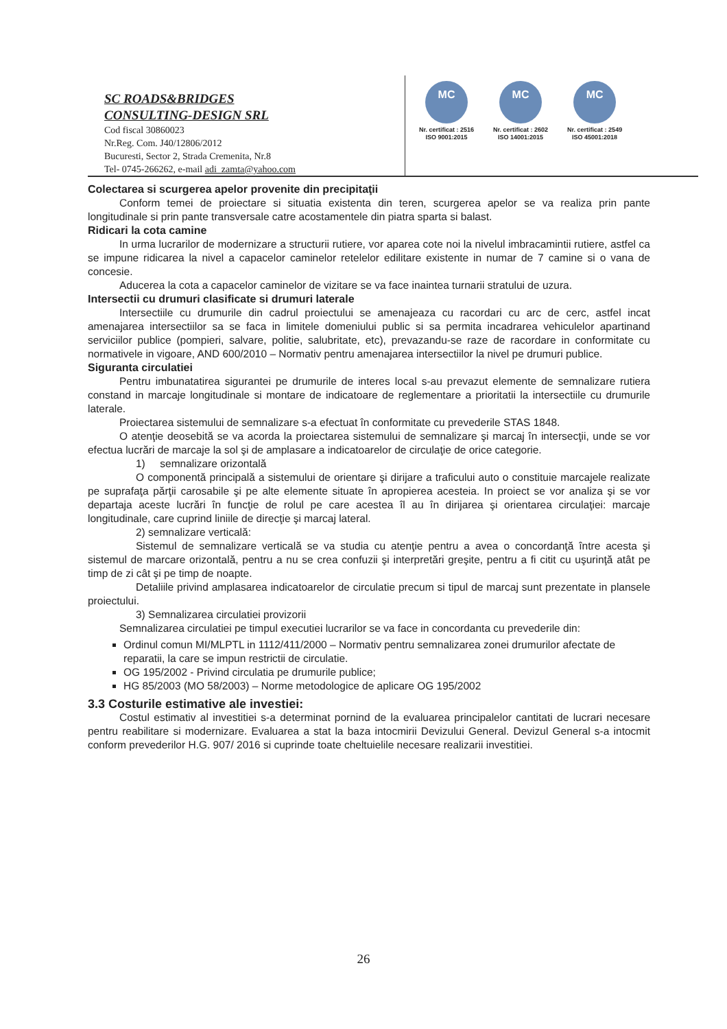SC ROADS&BRIDGES
CONSULTING-DESIGN SRL
Cod fiscal 30860023
Nr.Reg. Com. J40/12806/2012
Bucuresti, Sector 2, Strada Cremenita, Nr.8
Tel- 0745-266262, e-mail adi_zamta@yahoo.com
MC
Nr. certificat : 2516
ISO 9001:2015
MC
Nr. certificat : 2602
ISO 14001:2015
MC
Nr. certificat : 2549
ISO 45001:2018
Colectarea si scurgerea apelor provenite din precipitaţii
Conform temei de proiectare si situatia existenta din teren, scurgerea apelor se va realiza prin pante longitudinale si prin pante transversale catre acostamentele din piatra sparta si balast.
Ridicari la cota camine
In urma lucrarilor de modernizare a structurii rutiere, vor aparea cote noi la nivelul imbracamintii rutiere, astfel ca se impune ridicarea la nivel a capacelor caminelor retelelor edilitare existente in numar de 7 camine si o vana de concesie.
Aducerea la cota a capacelor caminelor de vizitare se va face inaintea turnarii stratului de uzura.
Intersectii cu drumuri clasificate si drumuri laterale
Intersectiile cu drumurile din cadrul proiectului se amenajeaza cu racordari cu arc de cerc, astfel incat amenajarea intersectiilor sa se faca in limitele domeniului public si sa permita incadrarea vehiculelor apartinand serviciilor publice (pompieri, salvare, politie, salubritate, etc), prevazandu-se raze de racordare in conformitate cu normativele in vigoare, AND 600/2010 – Normativ pentru amenajarea intersectiilor la nivel pe drumuri publice.
Siguranta circulatiei
Pentru imbunatatirea sigurantei pe drumurile de interes local s-au prevazut elemente de semnalizare rutiera constand in marcaje longitudinale si montare de indicatoare de reglementare a prioritatii la intersectiile cu drumurile laterale.
Proiectarea sistemului de semnalizare s-a efectuat în conformitate cu prevederile STAS 1848.
O atenţie deosebită se va acorda la proiectarea sistemului de semnalizare şi marcaj în intersecţii, unde se vor efectua lucrări de marcaje la sol şi de amplasare a indicatoarelor de circulaţie de orice categorie.
1) semnalizare orizontală
O componentă principală a sistemului de orientare şi dirijare a traficului auto o constituie marcajele realizate pe suprafaţa părţii carosabile şi pe alte elemente situate în apropierea acesteia. In proiect se vor analiza şi se vor departaja aceste lucrări în funcţie de rolul pe care acestea îl au în dirijarea şi orientarea circulaţiei: marcaje longitudinale, care cuprind liniile de direcţie şi marcaj lateral.
2) semnalizare verticală:
Sistemul de semnalizare verticală se va studia cu atenţie pentru a avea o concordanţă între acesta şi sistemul de marcare orizontală, pentru a nu se crea confuzii şi interpretări greşite, pentru a fi citit cu uşurinţă atât pe timp de zi cât şi pe timp de noapte.
Detaliile privind amplasarea indicatoarelor de circulatie precum si tipul de marcaj sunt prezentate in plansele proiectului.
3) Semnalizarea circulatiei provizorii
Semnalizarea circulatiei pe timpul executiei lucrarilor se va face in concordanta cu prevederile din:
Ordinul comun MI/MLPTL in 1112/411/2000 – Normativ pentru semnalizarea zonei drumurilor afectate de reparatii, la care se impun restrictii de circulatie.
OG 195/2002 - Privind circulatia pe drumurile publice;
HG 85/2003 (MO 58/2003) – Norme metodologice de aplicare OG 195/2002
3.3 Costurile estimative ale investiei:
Costul estimativ al investitiei s-a determinat pornind de la evaluarea principalelor cantitati de lucrari necesare pentru reabilitare si modernizare. Evaluarea a stat la baza intocmirii Devizului General. Devizul General s-a intocmit conform prevederilor H.G. 907/ 2016 si cuprinde toate cheltuielile necesare realizarii investitiei.
26